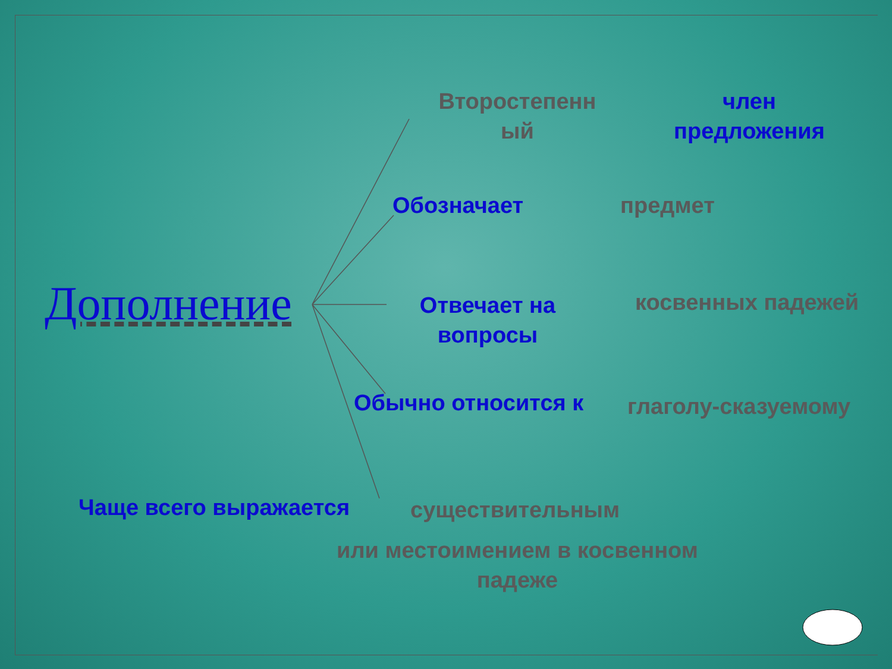Дополнение
Второстепенн ый
член предложения
Обозначает предмет
Отвечает на вопросы
косвенных падежей
Обычно относится к глаголу-сказуемому
Чаще всего выражается существительным
или местоимением в косвенном падеже